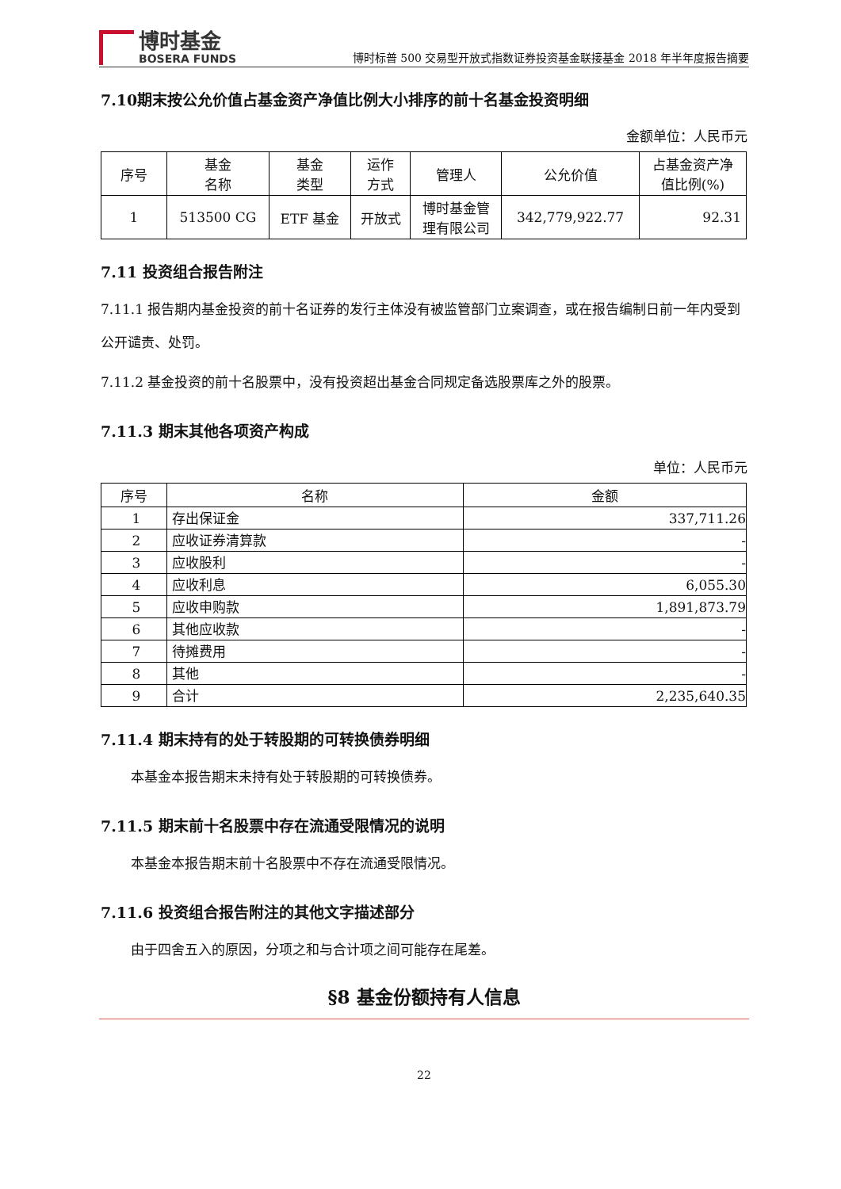博时基金
BOSERA FUNDS
博时标普 500 交易型开放式指数证券投资基金联接基金 2018 年半年度报告摘要
7.10期末按公允价值占基金资产净值比例大小排序的前十名基金投资明细
金额单位：人民币元
| 序号 | 基金 名称 | 基金 类型 | 运作 方式 | 管理人 | 公允价值 | 占基金资产净 值比例(%) |
| --- | --- | --- | --- | --- | --- | --- |
| 1 | 513500 CG | ETF 基金 | 开放式 | 博时基金管 理有限公司 | 342,779,922.77 | 92.31 |
7.11 投资组合报告附注
7.11.1 报告期内基金投资的前十名证券的发行主体没有被监管部门立案调查，或在报告编制日前一年内受到公开谴责、处罚。
7.11.2 基金投资的前十名股票中，没有投资超出基金合同规定备选股票库之外的股票。
7.11.3 期末其他各项资产构成
单位：人民币元
| 序号 | 名称 | 金额 |
| --- | --- | --- |
| 1 | 存出保证金 | 337,711.26 |
| 2 | 应收证券清算款 | - |
| 3 | 应收股利 | - |
| 4 | 应收利息 | 6,055.30 |
| 5 | 应收申购款 | 1,891,873.79 |
| 6 | 其他应收款 | - |
| 7 | 待摊费用 | - |
| 8 | 其他 | - |
| 9 | 合计 | 2,235,640.35 |
7.11.4 期末持有的处于转股期的可转换债券明细
本基金本报告期末未持有处于转股期的可转换债券。
7.11.5 期末前十名股票中存在流通受限情况的说明
本基金本报告期末前十名股票中不存在流通受限情况。
7.11.6 投资组合报告附注的其他文字描述部分
由于四舍五入的原因，分项之和与合计项之间可能存在尾差。
§8 基金份额持有人信息
22